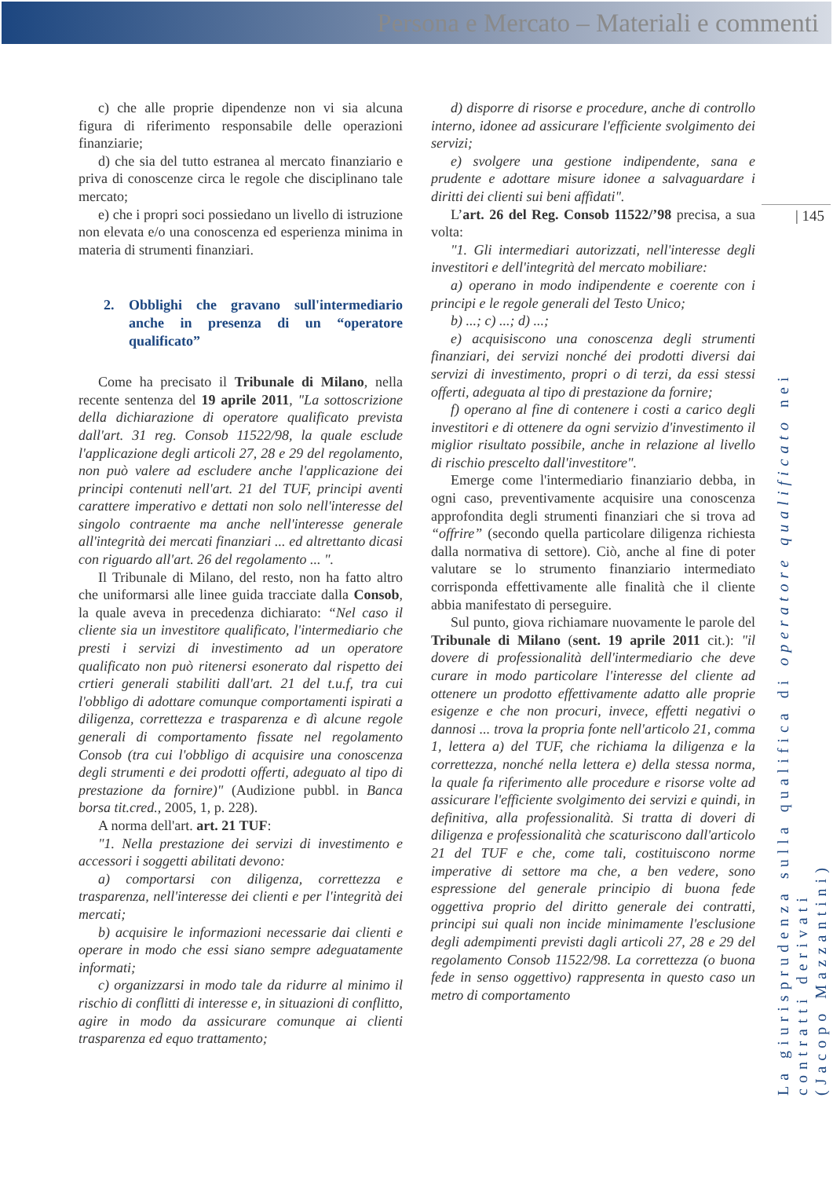Persona e Mercato – Materiali e commenti
| 145
c) che alle proprie dipendenze non vi sia alcuna figura di riferimento responsabile delle operazioni finanziarie;
d) che sia del tutto estranea al mercato finanziario e priva di conoscenze circa le regole che disciplinano tale mercato;
e) che i propri soci possiedano un livello di istruzione non elevata e/o una conoscenza ed esperienza minima in materia di strumenti finanziari.
2. Obblighi che gravano sull'intermediario anche in presenza di un “operatore qualificato”
Come ha precisato il Tribunale di Milano, nella recente sentenza del 19 aprile 2011, "La sottoscrizione della dichiarazione di operatore qualificato prevista dall'art. 31 reg. Consob 11522/98, la quale esclude l'applicazione degli articoli 27, 28 e 29 del regolamento, non può valere ad escludere anche l'applicazione dei principi contenuti nell'art. 21 del TUF, principi aventi carattere imperativo e dettati non solo nell'interesse del singolo contraente ma anche nell'interesse generale all'integrità dei mercati finanziari ... ed altrettanto dicasi con riguardo all'art. 26 del regolamento ... ".
Il Tribunale di Milano, del resto, non ha fatto altro che uniformarsi alle linee guida tracciate dalla Consob, la quale aveva in precedenza dichiarato: “Nel caso il cliente sia un investitore qualificato, l'intermediario che presti i servizi di investimento ad un operatore qualificato non può ritenersi esonerato dal rispetto dei crtieri generali stabiliti dall'art. 21 del t.u.f, tra cui l'obbligo di adottare comunque comportamenti ispirati a diligenza, correttezza e trasparenza e dì alcune regole generali di comportamento fissate nel regolamento Consob (tra cui l'obbligo di acquisire una conoscenza degli strumenti e dei prodotti offerti, adeguato al tipo di prestazione da fornire)" (Audizione pubbl. in Banca borsa tit.cred., 2005, 1, p. 228).
A norma dell'art. art. 21 TUF:
"1. Nella prestazione dei servizi di investimento e accessori i soggetti abilitati devono:
a) comportarsi con diligenza, correttezza e trasparenza, nell'interesse dei clienti e per l'integrità dei mercati;
b) acquisire le informazioni necessarie dai clienti e operare in modo che essi siano sempre adeguatamente informati;
c) organizzarsi in modo tale da ridurre al minimo il rischio di conflitti di interesse e, in situazioni di conflitto, agire in modo da assicurare comunque ai clienti trasparenza ed equo trattamento;
d) disporre di risorse e procedure, anche di controllo interno, idonee ad assicurare l'efficiente svolgimento dei servizi;
e) svolgere una gestione indipendente, sana e prudente e adottare misure idonee a salvaguardare i diritti dei clienti sui beni affidati".
L’art. 26 del Reg. Consob 11522/’98 precisa, a sua volta:
"1. Gli intermediari autorizzati, nell'interesse degli investitori e dell'integrità del mercato mobiliare:
a) operano in modo indipendente e coerente con i principi e le regole generali del Testo Unico;
b) ...; c) ...; d) ...;
e) acquisiscono una conoscenza degli strumenti finanziari, dei servizi nonché dei prodotti diversi dai servizi di investimento, propri o di terzi, da essi stessi offerti, adeguata al tipo di prestazione da fornire;
f) operano al fine di contenere i costi a carico degli investitori e di ottenere da ogni servizio d'investimento il miglior risultato possibile, anche in relazione al livello di rischio prescelto dall'investitore".
Emerge come l'intermediario finanziario debba, in ogni caso, preventivamente acquisire una conoscenza approfondita degli strumenti finanziari che si trova ad “offrire” (secondo quella particolare diligenza richiesta dalla normativa di settore). Ciò, anche al fine di poter valutare se lo strumento finanziario intermediato corrisponda effettivamente alle finalità che il cliente abbia manifestato di perseguire.
Sul punto, giova richiamare nuovamente le parole del Tribunale di Milano (sent. 19 aprile 2011 cit.): "il dovere di professionalità dell'intermediario che deve curare in modo particolare l'interesse del cliente ad ottenere un prodotto effettivamente adatto alle proprie esigenze e che non procuri, invece, effetti negativi o dannosi ... trova la propria fonte nell'articolo 21, comma 1, lettera a) del TUF, che richiama la diligenza e la correttezza, nonché nella lettera e) della stessa norma, la quale fa riferimento alle procedure e risorse volte ad assicurare l'efficiente svolgimento dei servizi e quindi, in definitiva, alla professionalità. Si tratta di doveri di diligenza e professionalità che scaturiscono dall'articolo 21 del TUF e che, come tali, costituiscono norme imperative di settore ma che, a ben vedere, sono espressione del generale principio di buona fede oggettiva proprio del diritto generale dei contratti, principi sui quali non incide minimamente l'esclusione degli adempimenti previsti dagli articoli 27, 28 e 29 del regolamento Consob 11522/98. La correttezza (o buona fede in senso oggettivo) rappresenta in questo caso un metro di comportamento
La giurisprudenza sulla qualifica di operatore qualificato nei contratti derivati
(Jacopo Mazzantini)